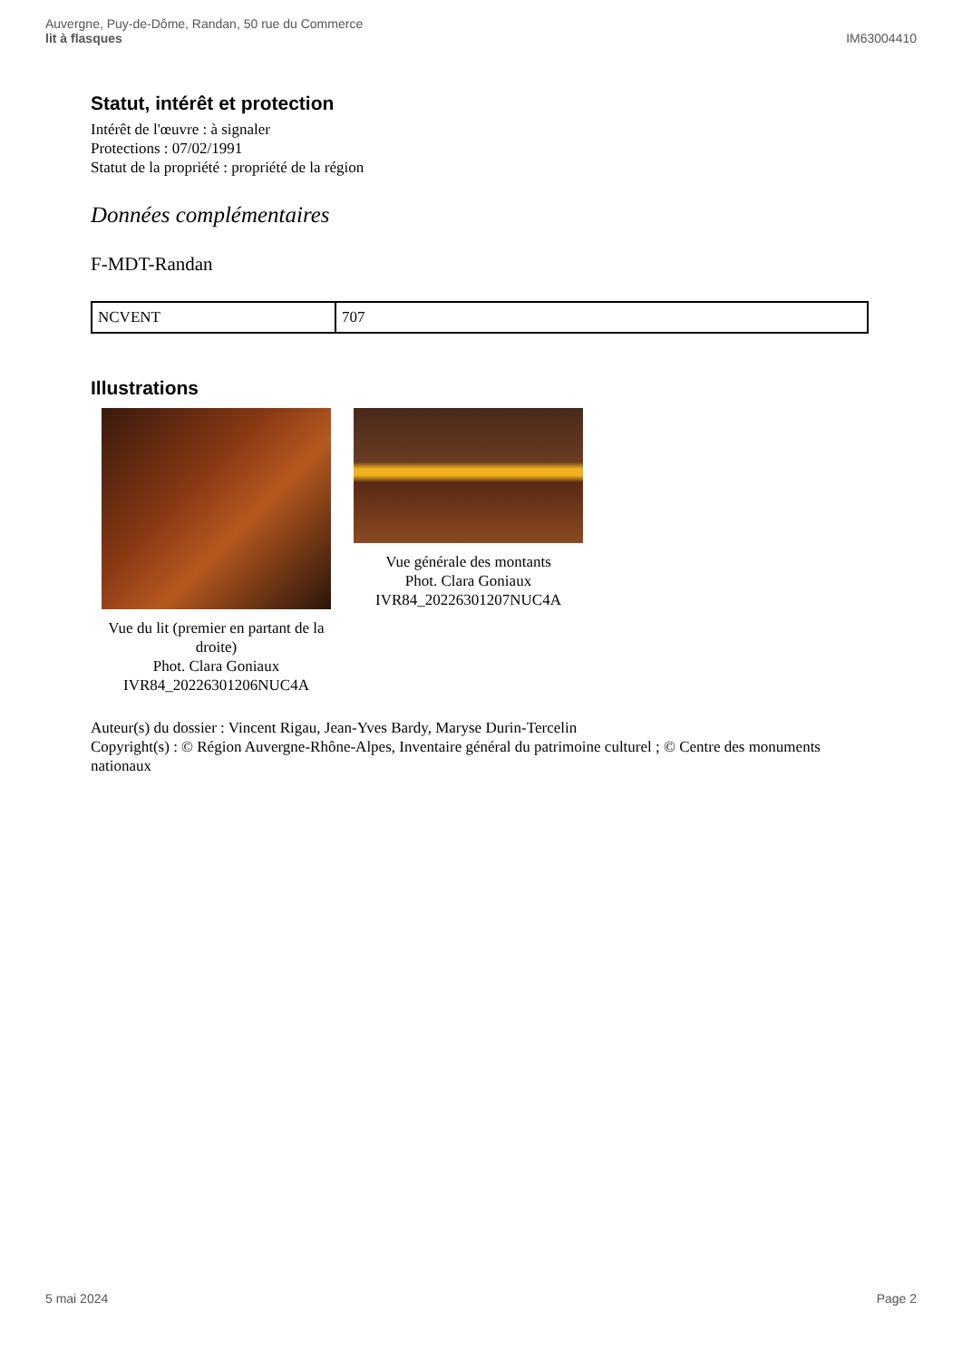Auvergne, Puy-de-Dôme, Randan, 50 rue du Commerce
lit à flasques
IM63004410
Statut, intérêt et protection
Intérêt de l'œuvre : à signaler
Protections : 07/02/1991
Statut de la propriété : propriété de la région
Données complémentaires
F-MDT-Randan
| NCVENT | 707 |
Illustrations
Vue du lit (premier en partant de la droite)
Phot. Clara Goniaux
IVR84_20226301206NUC4A
Vue générale des montants
Phot. Clara Goniaux
IVR84_20226301207NUC4A
Auteur(s) du dossier : Vincent Rigau, Jean-Yves Bardy, Maryse Durin-Tercelin
Copyright(s) : © Région Auvergne-Rhône-Alpes, Inventaire général du patrimoine culturel ; © Centre des monuments nationaux
5 mai 2024 Page 2